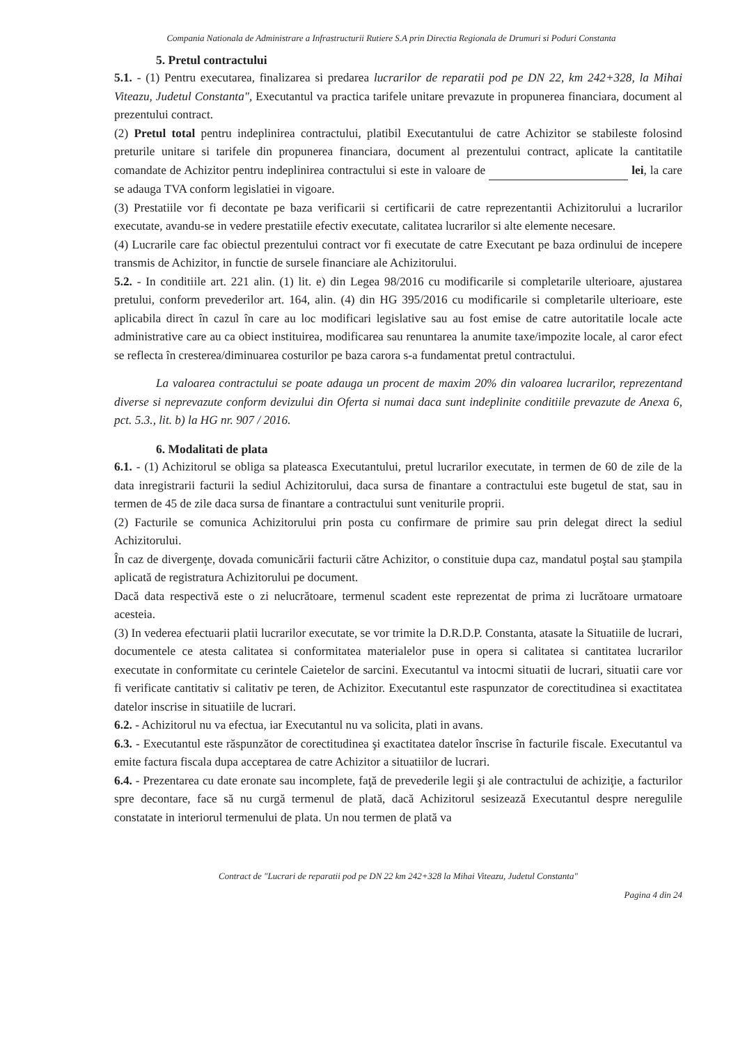Compania Nationala de Administrare a Infrastructurii Rutiere S.A prin Directia Regionala de Drumuri si Poduri Constanta
5. Pretul contractului
5.1. - (1) Pentru executarea, finalizarea si predarea lucrarilor de reparatii pod pe DN 22, km 242+328, la Mihai Viteazu, Judetul Constanta", Executantul va practica tarifele unitare prevazute in propunerea financiara, document al prezentului contract.
(2) Pretul total pentru indeplinirea contractului, platibil Executantului de catre Achizitor se stabileste folosind preturile unitare si tarifele din propunerea financiara, document al prezentului contract, aplicate la cantitatile comandate de Achizitor pentru indeplinirea contractului si este in valoare de lei, la care se adauga TVA conform legislatiei in vigoare.
(3) Prestatiile vor fi decontate pe baza verificarii si certificarii de catre reprezentantii Achizitorului a lucrarilor executate, avandu-se in vedere prestatiile efectiv executate, calitatea lucrarilor si alte elemente necesare.
(4) Lucrarile care fac obiectul prezentului contract vor fi executate de catre Executant pe baza ordinului de incepere transmis de Achizitor, in functie de sursele financiare ale Achizitorului.
5.2. - In conditiile art. 221 alin. (1) lit. e) din Legea 98/2016 cu modificarile si completarile ulterioare, ajustarea pretului, conform prevederilor art. 164, alin. (4) din HG 395/2016 cu modificarile si completarile ulterioare, este aplicabila direct în cazul în care au loc modificari legislative sau au fost emise de catre autoritatile locale acte administrative care au ca obiect instituirea, modificarea sau renuntarea la anumite taxe/impozite locale, al caror efect se reflecta în cresterea/diminuarea costurilor pe baza carora s-a fundamentat pretul contractului.
La valoarea contractului se poate adauga un procent de maxim 20% din valoarea lucrarilor, reprezentand diverse si neprevazute conform devizului din Oferta si numai daca sunt indeplinite conditiile prevazute de Anexa 6, pct. 5.3., lit. b) la HG nr. 907 / 2016.
6. Modalitati de plata
6.1. - (1) Achizitorul se obliga sa plateasca Executantului, pretul lucrarilor executate, in termen de 60 de zile de la data inregistrarii facturii la sediul Achizitorului, daca sursa de finantare a contractului este bugetul de stat, sau in termen de 45 de zile daca sursa de finantare a contractului sunt veniturile proprii.
(2) Facturile se comunica Achizitorului prin posta cu confirmare de primire sau prin delegat direct la sediul Achizitorului.
În caz de divergenţe, dovada comunicării facturii către Achizitor, o constituie dupa caz, mandatul poştal sau ştampila aplicată de registratura Achizitorului pe document.
Dacă data respectivă este o zi nelucrătoare, termenul scadent este reprezentat de prima zi lucrătoare urmatoare acesteia.
(3) In vederea efectuarii platii lucrarilor executate, se vor trimite la D.R.D.P. Constanta, atasate la Situatiile de lucrari, documentele ce atesta calitatea si conformitatea materialelor puse in opera si calitatea si cantitatea lucrarilor executate in conformitate cu cerintele Caietelor de sarcini. Executantul va intocmi situatii de lucrari, situatii care vor fi verificate cantitativ si calitativ pe teren, de Achizitor. Executantul este raspunzator de corectitudinea si exactitatea datelor inscrise in situatiile de lucrari.
6.2. - Achizitorul nu va efectua, iar Executantul nu va solicita, plati in avans.
6.3. - Executantul este răspunzător de corectitudinea şi exactitatea datelor înscrise în facturile fiscale. Executantul va emite factura fiscala dupa acceptarea de catre Achizitor a situatiilor de lucrari.
6.4. - Prezentarea cu date eronate sau incomplete, faţă de prevederile legii şi ale contractului de achiziţie, a facturilor spre decontare, face să nu curgă termenul de plată, dacă Achizitorul sesizează Executantul despre neregulile constatate in interiorul termenului de plata. Un nou termen de plată va
Contract de "Lucrari de reparatii pod pe DN 22 km 242+328 la Mihai Viteazu, Judetul Constanta"
Pagina 4 din 24